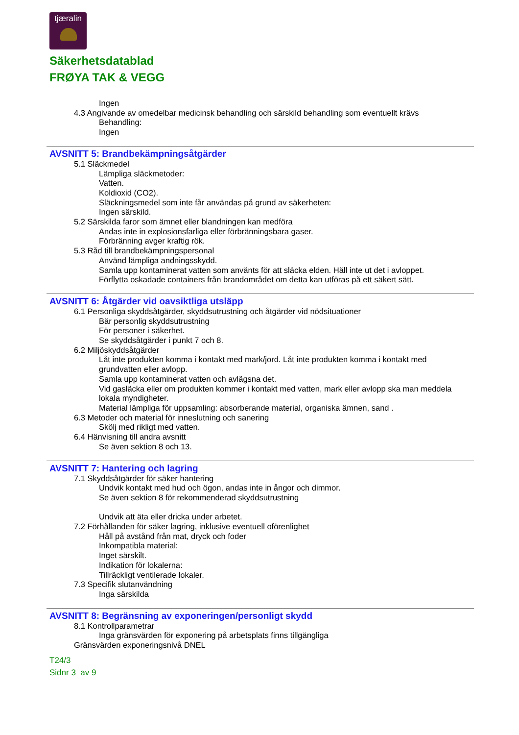tjæralin
Säkerhetsdatablad
FRØYA TAK & VEGG
Ingen
4.3 Angivande av omedelbar medicinsk behandling och särskild behandling som eventuellt krävs
Behandling:
Ingen
AVSNITT 5: Brandbekämpningsåtgärder
5.1 Släckmedel
Lämpliga släckmetoder:
Vatten.
Koldioxid (CO2).
Släckningsmedel som inte får användas på grund av säkerheten:
Ingen särskild.
5.2 Särskilda faror som ämnet eller blandningen kan medföra
Andas inte in explosionsfarliga eller förbränningsbara gaser.
Förbränning avger kraftig rök.
5.3 Råd till brandbekämpningspersonal
Använd lämpliga andningsskydd.
Samla upp kontaminerat vatten som använts för att släcka elden. Häll inte ut det i avloppet.
Förflytta oskadade containers från brandområdet om detta kan utföras på ett säkert sätt.
AVSNITT 6: Åtgärder vid oavsiktliga utsläpp
6.1 Personliga skyddsåtgärder, skyddsutrustning och åtgärder vid nödsituationer
Bär personlig skyddsutrustning
För personer i säkerhet.
Se skyddsåtgärder i punkt 7 och 8.
6.2 Miljöskyddsåtgärder
Låt inte produkten komma i kontakt med mark/jord. Låt inte produkten komma i kontakt med grundvatten eller avlopp.
Samla upp kontaminerat vatten och avlägsna det.
Vid gasläcka eller om produkten kommer i kontakt med vatten, mark eller avlopp ska man meddela lokala myndigheter.
Material lämpliga för uppsamling: absorberande material, organiska ämnen, sand .
6.3 Metoder och material för inneslutning och sanering
Skölj med rikligt med vatten.
6.4 Hänvisning till andra avsnitt
Se även sektion 8 och 13.
AVSNITT 7: Hantering och lagring
7.1 Skyddsåtgärder för säker hantering
Undvik kontakt med hud och ögon, andas inte in ångor och dimmor.
Se även sektion 8 för rekommenderad skyddsutrustning
Undvik att äta eller dricka under arbetet.
7.2 Förhållanden för säker lagring, inklusive eventuell oförenlighet
Håll på avstånd från mat, dryck och foder
Inkompatibla material:
Inget särskilt.
Indikation för lokalerna:
Tillräckligt ventilerade lokaler.
7.3 Specifik slutanvändning
Inga särskilda
AVSNITT 8: Begränsning av exponeringen/personligt skydd
8.1 Kontrollparametrar
Inga gränsvärden för exponering på arbetsplats finns tillgängliga
Gränsvärden exponeringsnivå DNEL
T24/3
Sidnr 3 av 9